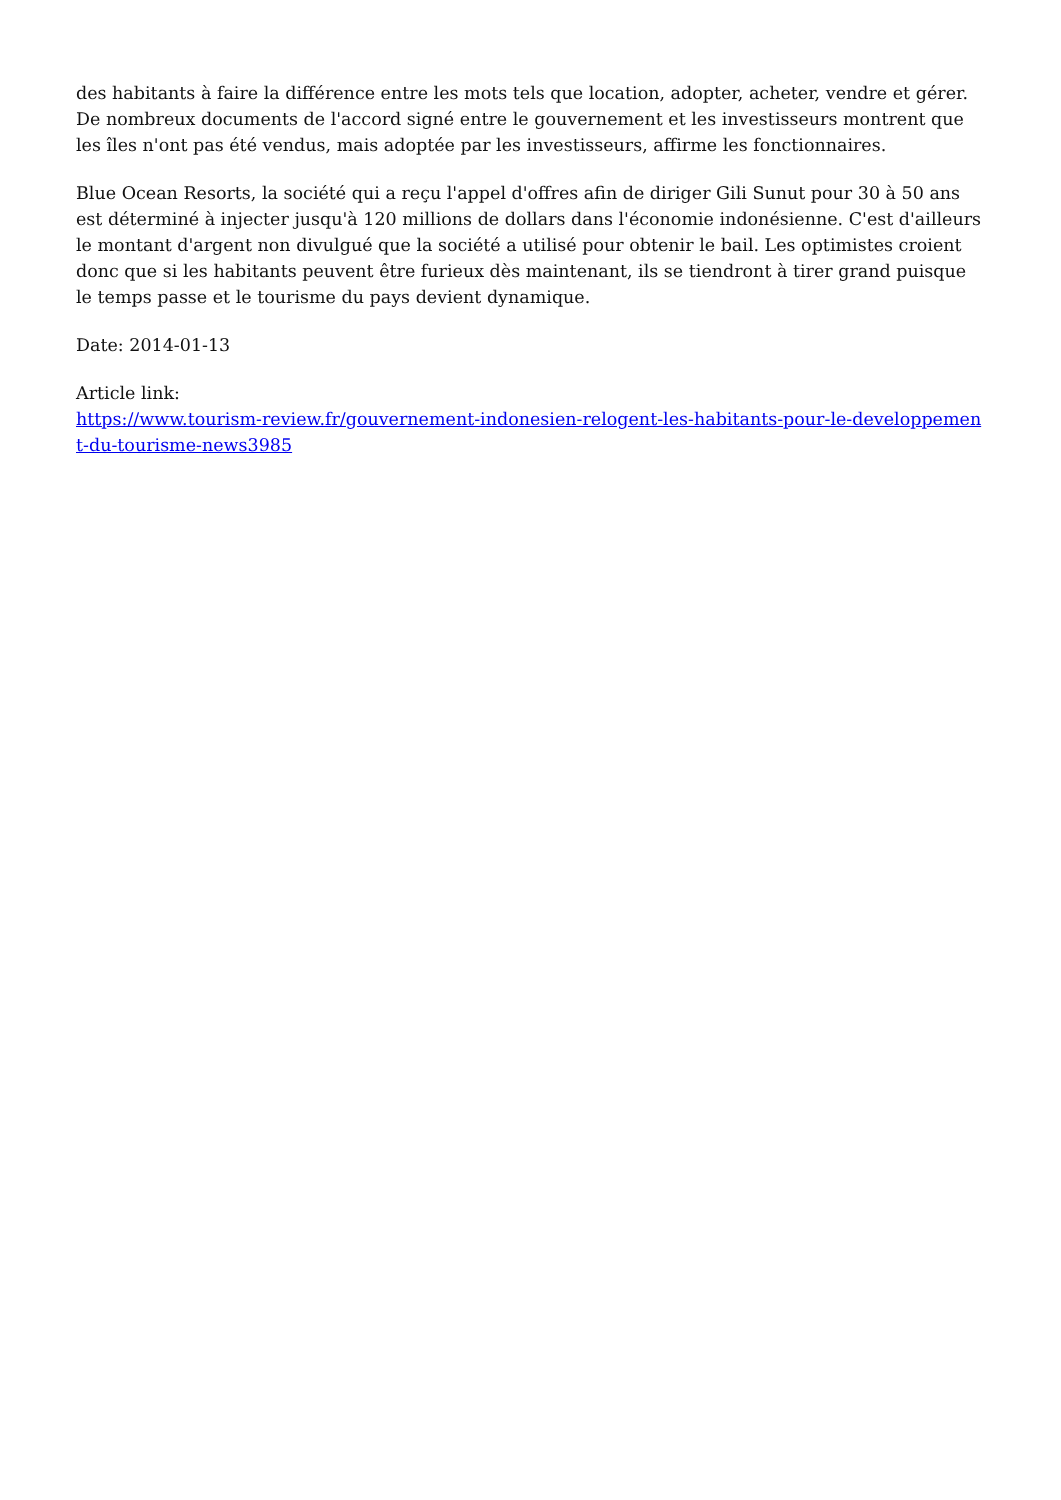des habitants à faire la différence entre les mots tels que location, adopter, acheter, vendre et gérer. De nombreux documents de l'accord signé entre le gouvernement et les investisseurs montrent que les îles n'ont pas été vendus, mais adoptée par les investisseurs, affirme les fonctionnaires.
Blue Ocean Resorts, la société qui a reçu l'appel d'offres afin de diriger Gili Sunut pour 30 à 50 ans est déterminé à injecter jusqu'à 120 millions de dollars dans l'économie indonésienne. C'est d'ailleurs le montant d'argent non divulgué que la société a utilisé pour obtenir le bail. Les optimistes croient donc que si les habitants peuvent être furieux dès maintenant, ils se tiendront à tirer grand puisque le temps passe et le tourisme du pays devient dynamique.
Date: 2014-01-13
Article link:
https://www.tourism-review.fr/gouvernement-indonesien-relogent-les-habitants-pour-le-developpement-du-tourisme-news3985